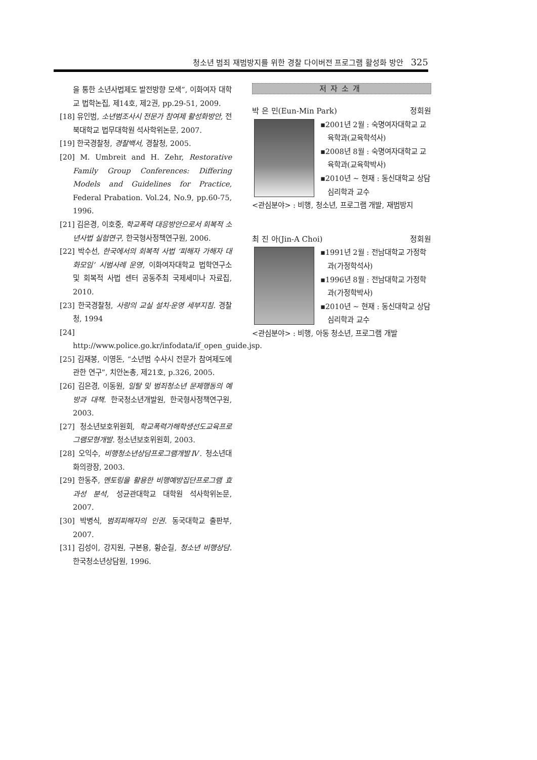청소년 범죄 재범방지를 위한 경찰 다이버전 프로그램 활성화 방안 325
을 통한 소년사법제도 발전방향 모색”, 이화여자 대학교 법학논집, 제14호, 제2권, pp.29-51, 2009.
[18] 유인범, 소년범조사시 전문가 참여제 활성화방안, 전북대학교 법무대학원 석사학위논문, 2007.
[19] 한국경찰청, 경찰백서, 경찰청, 2005.
[20] M. Umbreit and H. Zehr, Restorative Family Group Conferences: Differing Models and Guidelines for Practice, Federal Prabation. Vol.24, No.9, pp.60-75, 1996.
[21] 김은경, 이호중, 학교폭력 대응방안으로서 회복적 소년사법 실험연구, 한국형사정책연구원, 2006.
[22] 박수선, 한국에서의 회복적 사법 ‘피해자 가해자 대화모임’ 시범사례 운영, 이화여자대학교 법학연구소 및 회복적 사법 센터 공동주최 국제세미나 자료집, 2010.
[23] 한국경찰청, 사랑의 교실 설치·운영 세부지침. 경찰청, 1994
[24] http://www.police.go.kr/infodata/if_open_guide.jsp.
[25] 김재봉, 이영돈, “소년범 수사시 전문가 참여제도에 관한 연구”, 치안논총, 제21호, p.326, 2005.
[26] 김은경, 이동원, 일탈 및 범죄청소년 문제행동의 예방과 대책. 한국청소년개발원, 한국형사정책연구원, 2003.
[27] 청소년보호위원회, 학교폭력가해학생선도교육프로그램모형개발. 청소년보호위원회, 2003.
[28] 오익수, 비행청소년상담프로그램개발Ⅳ. 청소년대화의광장, 2003.
[29] 한동주, 멘토링을 활용한 비행예방집단프로그램 효과성 분석, 성균관대학교 대학원 석사학위논문, 2007.
[30] 박병식, 범죄피해자의 인권. 동국대학교 출판부, 2007.
[31] 김성이, 강지원, 구본용, 황순길, 청소년 비행상담. 한국청소년상담원, 1996.
저자소개
박 은 민(Eun-Min Park) 정회원
▪2001년 2월 : 숙명여자대학교 교육학과(교육학석사)
▪2008년 8월 : 숙명여자대학교 교육학과(교육학박사)
▪2010년 ~ 현재 : 동신대학교 상담심리학과 교수
<관심분야> : 비행, 청소년, 프로그램 개발, 재범방지
최 진 아(Jin-A Choi) 정회원
▪1991년 2월 : 전남대학교 가정학과(가정학석사)
▪1996년 8월 : 전남대학교 가정학과(가정학박사)
▪2010년 ~ 현재 : 동신대학교 상담심리학과 교수
<관심분야> : 비행, 아동 청소년, 프로그램 개발